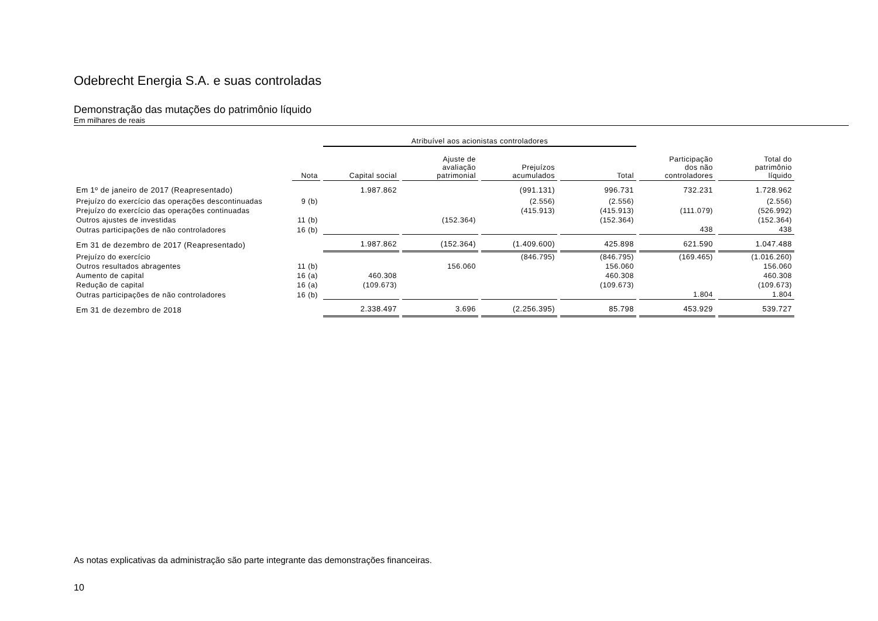Odebrecht Energia S.A. e suas controladas
Demonstração das mutações do patrimônio líquido
Em milhares de reais
| | | Atribuível aos acionistas controladores | | | | | |
| --- | --- | --- | --- | --- | --- | --- | --- |
| | Nota | Capital social | Ajuste de avaliação patrimonial | Prejuízos acumulados | Total | Participação dos não controladores | Total do patrimônio líquido |
| Em 1º de janeiro de 2017 (Reapresentado) | | 1.987.862 | | (991.131) | 996.731 | 732.231 | 1.728.962 |
| Prejuízo do exercício das operações descontinuadas | 9 (b) | | | (2.556) | (2.556) | | (2.556) |
| Prejuízo do exercício das operações continuadas | | | | (415.913) | (415.913) | (111.079) | (526.992) |
| Outros ajustes de investidas | 11 (b) | | (152.364) | | (152.364) | | (152.364) |
| Outras participações de não controladores | 16 (b) | | | | | 438 | 438 |
| Em 31 de dezembro de 2017 (Reapresentado) | | 1.987.862 | (152.364) | (1.409.600) | 425.898 | 621.590 | 1.047.488 |
| Prejuízo do exercício | | | | (846.795) | (846.795) | (169.465) | (1.016.260) |
| Outros resultados abragentes | 11 (b) | | 156.060 | | 156.060 | | 156.060 |
| Aumento de capital | 16 (a) | 460.308 | | | 460.308 | | 460.308 |
| Redução de capital | 16 (a) | (109.673) | | | (109.673) | | (109.673) |
| Outras participações de não controladores | 16 (b) | | | | | 1.804 | 1.804 |
| Em 31 de dezembro de 2018 | | 2.338.497 | 3.696 | (2.256.395) | 85.798 | 453.929 | 539.727 |
As notas explicativas da administração são parte integrante das demonstrações financeiras.
10